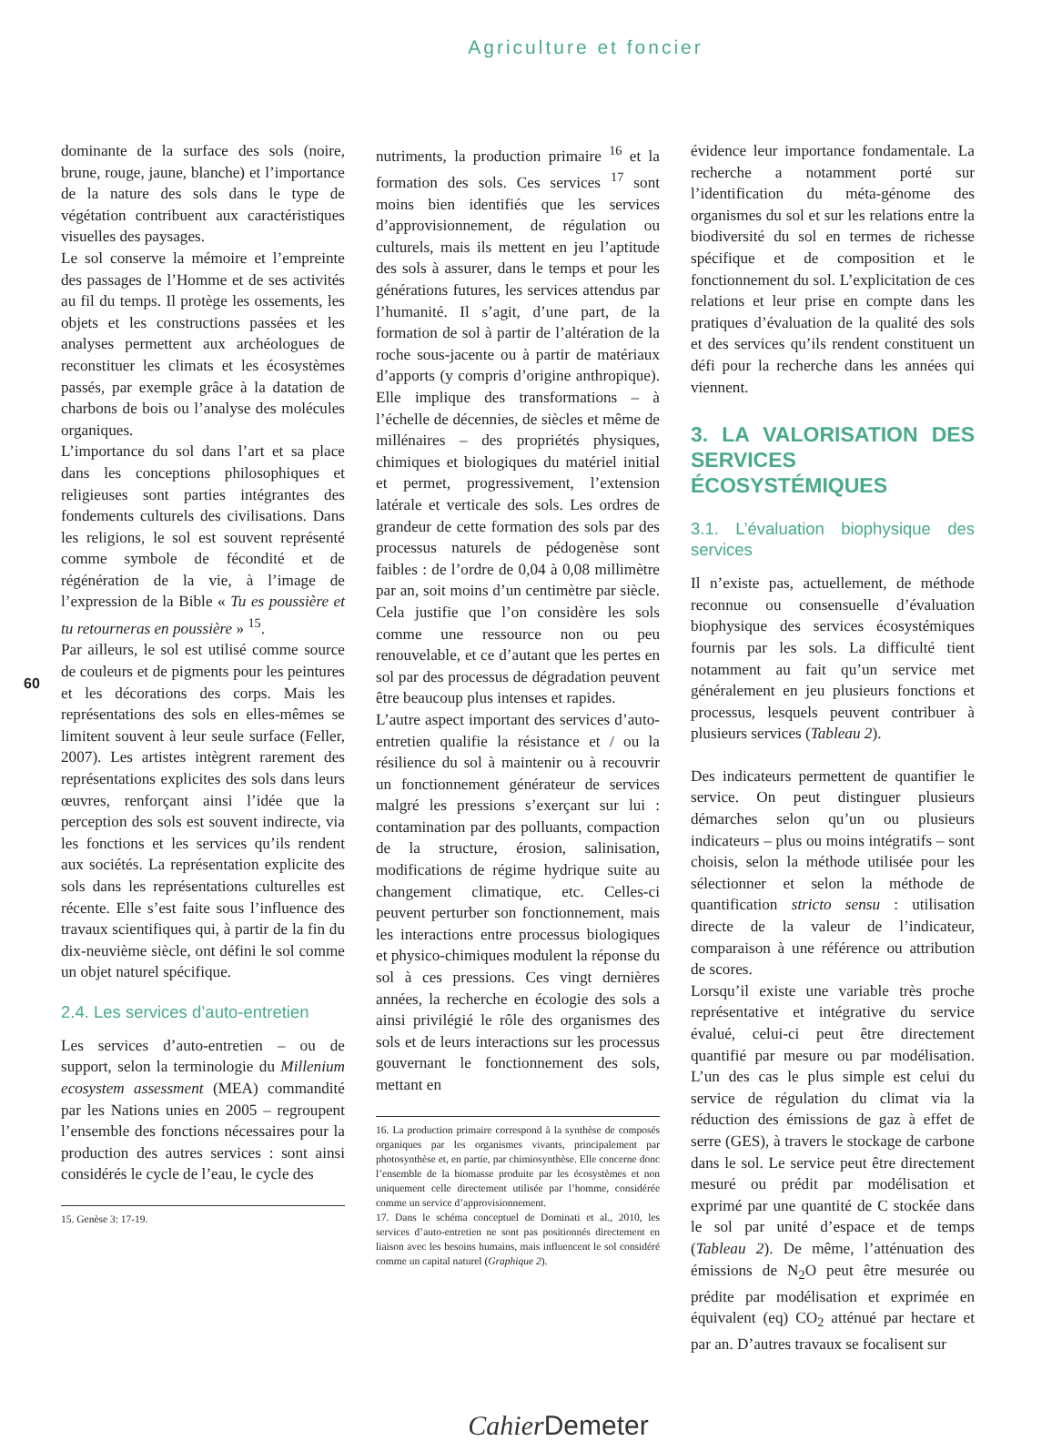Agriculture et foncier
60
dominante de la surface des sols (noire, brune, rouge, jaune, blanche) et l’importance de la nature des sols dans le type de végétation contribuent aux caractéristiques visuelles des paysages.
Le sol conserve la mémoire et l’empreinte des passages de l’Homme et de ses activités au fil du temps. Il protège les ossements, les objets et les constructions passées et les analyses permettent aux archéologues de reconstituer les climats et les écosystèmes passés, par exemple grâce à la datation de charbons de bois ou l’analyse des molécules organiques.
L’importance du sol dans l’art et sa place dans les conceptions philosophiques et religieuses sont parties intégrantes des fondements culturels des civilisations. Dans les religions, le sol est souvent représenté comme symbole de fécondité et de régénération de la vie, à l’image de l’expression de la Bible « Tu es poussière et tu retourneras en poussière » <sup>15</sup>.
Par ailleurs, le sol est utilisé comme source de couleurs et de pigments pour les peintures et les décorations des corps. Mais les représentations des sols en elles-mêmes se limitent souvent à leur seule surface (Feller, 2007). Les artistes intègrent rarement des représentations explicites des sols dans leurs œuvres, renforçant ainsi l’idée que la perception des sols est souvent indirecte, via les fonctions et les services qu’ils rendent aux sociétés. La représentation explicite des sols dans les représentations culturelles est récente. Elle s’est faite sous l’influence des travaux scientifiques qui, à partir de la fin du dix-neuvième siècle, ont défini le sol comme un objet naturel spécifique.
2.4. Les services d’auto-entretien
Les services d’auto-entretien – ou de support, selon la terminologie du Millenium ecosystem assessment (MEA) commandité par les Nations unies en 2005 – regroupent l’ensemble des fonctions nécessaires pour la production des autres services : sont ainsi considérés le cycle de l’eau, le cycle des
15. Genèse 3: 17-19.
nutriments, la production primaire <sup>16</sup> et la formation des sols. Ces services <sup>17</sup> sont moins bien identifiés que les services d’approvisionnement, de régulation ou culturels, mais ils mettent en jeu l’aptitude des sols à assurer, dans le temps et pour les générations futures, les services attendus par l’humanité. Il s’agit, d’une part, de la formation de sol à partir de l’altération de la roche sous-jacente ou à partir de matériaux d’apports (y compris d’origine anthropique). Elle implique des transformations – à l’échelle de décennies, de siècles et même de millénaires – des propriétés physiques, chimiques et biologiques du matériel initial et permet, progressivement, l’extension latérale et verticale des sols. Les ordres de grandeur de cette formation des sols par des processus naturels de pédogenèse sont faibles : de l’ordre de 0,04 à 0,08 millimètre par an, soit moins d’un centimètre par siècle. Cela justifie que l’on considère les sols comme une ressource non ou peu renouvelable, et ce d’autant que les pertes en sol par des processus de dégradation peuvent être beaucoup plus intenses et rapides.
L’autre aspect important des services d’auto-entretien qualifie la résistance et / ou la résilience du sol à maintenir ou à recouvrir un fonctionnement générateur de services malgré les pressions s’exerçant sur lui : contamination par des polluants, compaction de la structure, érosion, salinisation, modifications de régime hydrique suite au changement climatique, etc. Celles-ci peuvent perturber son fonctionnement, mais les interactions entre processus biologiques et physico-chimiques modulent la réponse du sol à ces pressions. Ces vingt dernières années, la recherche en écologie des sols a ainsi privilégié le rôle des organismes des sols et de leurs interactions sur les processus gouvernant le fonctionnement des sols, mettant en
16. La production primaire correspond à la synthèse de composés organiques par les organismes vivants, principalement par photosynthèse et, en partie, par chimiosynthèse. Elle concerne donc l’ensemble de la biomasse produite par les écosystèmes et non uniquement celle directement utilisée par l’homme, considérée comme un service d’approvisionnement.
17. Dans le schéma conceptuel de Dominati et al., 2010, les services d’auto-entretien ne sont pas positionnés directement en liaison avec les besoins humains, mais influencent le sol considéré comme un capital naturel (Graphique 2).
évidence leur importance fondamentale. La recherche a notamment porté sur l’identification du méta-génome des organismes du sol et sur les relations entre la biodiversité du sol en termes de richesse spécifique et de composition et le fonctionnement du sol. L’explicitation de ces relations et leur prise en compte dans les pratiques d’évaluation de la qualité des sols et des services qu’ils rendent constituent un défi pour la recherche dans les années qui viennent.
3. LA VALORISATION DES SERVICES ÉCOSYSTÉMIQUES
3.1. L’évaluation biophysique des services
Il n’existe pas, actuellement, de méthode reconnue ou consensuelle d’évaluation biophysique des services écosystémiques fournis par les sols. La difficulté tient notamment au fait qu’un service met généralement en jeu plusieurs fonctions et processus, lesquels peuvent contribuer à plusieurs services (Tableau 2).
Des indicateurs permettent de quantifier le service. On peut distinguer plusieurs démarches selon qu’un ou plusieurs indicateurs – plus ou moins intégratifs – sont choisis, selon la méthode utilisée pour les sélectionner et selon la méthode de quantification stricto sensu : utilisation directe de la valeur de l’indicateur, comparaison à une référence ou attribution de scores.
Lorsqu’il existe une variable très proche représentative et intégrative du service évalué, celui-ci peut être directement quantifié par mesure ou par modélisation. L’un des cas le plus simple est celui du service de régulation du climat via la réduction des émissions de gaz à effet de serre (GES), à travers le stockage de carbone dans le sol. Le service peut être directement mesuré ou prédit par modélisation et exprimé par une quantité de C stockée dans le sol par unité d’espace et de temps (Tableau 2). De même, l’atténuation des émissions de N<sub>2</sub>O peut être mesurée ou prédite par modélisation et exprimée en équivalent (eq) CO<sub>2</sub> atténué par hectare et par an. D’autres travaux se focalisent sur
Cahier Demeter